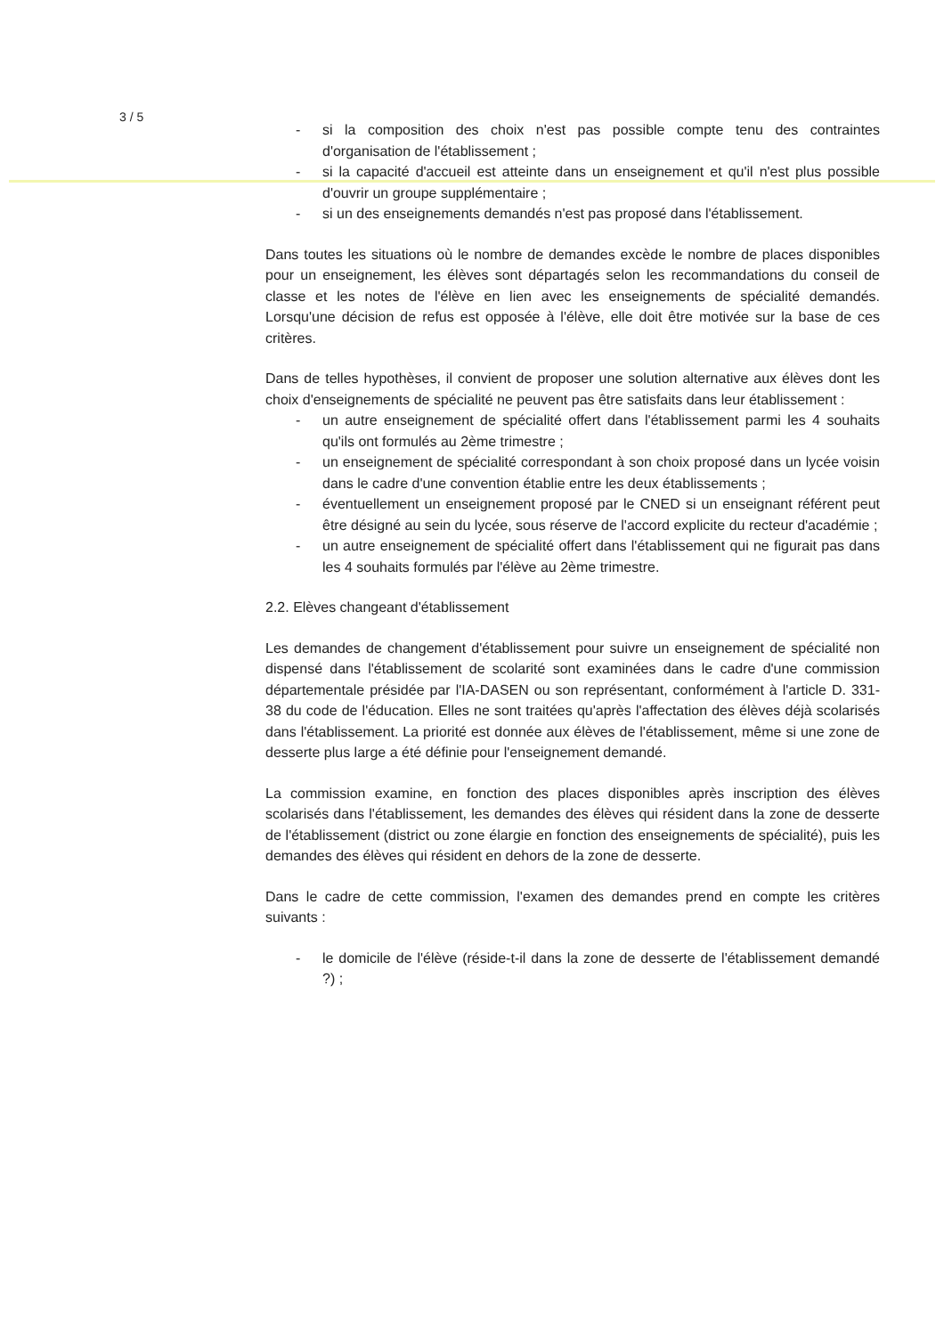3 / 5
- si la composition des choix n'est pas possible compte tenu des contraintes d'organisation de l'établissement ;
- si la capacité d'accueil est atteinte dans un enseignement et qu'il n'est plus possible d'ouvrir un groupe supplémentaire ;
- si un des enseignements demandés n'est pas proposé dans l'établissement.
Dans toutes les situations où le nombre de demandes excède le nombre de places disponibles pour un enseignement, les élèves sont départagés selon les recommandations du conseil de classe et les notes de l'élève en lien avec les enseignements de spécialité demandés. Lorsqu'une décision de refus est opposée à l'élève, elle doit être motivée sur la base de ces critères.
Dans de telles hypothèses, il convient de proposer une solution alternative aux élèves dont les choix d'enseignements de spécialité ne peuvent pas être satisfaits dans leur établissement :
- un autre enseignement de spécialité offert dans l'établissement parmi les 4 souhaits qu'ils ont formulés au 2ème trimestre ;
- un enseignement de spécialité correspondant à son choix proposé dans un lycée voisin dans le cadre d'une convention établie entre les deux établissements ;
- éventuellement un enseignement proposé par le CNED si un enseignant référent peut être désigné au sein du lycée, sous réserve de l'accord explicite du recteur d'académie ;
- un autre enseignement de spécialité offert dans l'établissement qui ne figurait pas dans les 4 souhaits formulés par l'élève au 2ème trimestre.
2.2. Elèves changeant d'établissement
Les demandes de changement d'établissement pour suivre un enseignement de spécialité non dispensé dans l'établissement de scolarité sont examinées dans le cadre d'une commission départementale présidée par l'IA-DASEN ou son représentant, conformément à l'article D. 331-38 du code de l'éducation. Elles ne sont traitées qu'après l'affectation des élèves déjà scolarisés dans l'établissement. La priorité est donnée aux élèves de l'établissement, même si une zone de desserte plus large a été définie pour l'enseignement demandé.
La commission examine, en fonction des places disponibles après inscription des élèves scolarisés dans l'établissement, les demandes des élèves qui résident dans la zone de desserte de l'établissement (district ou zone élargie en fonction des enseignements de spécialité), puis les demandes des élèves qui résident en dehors de la zone de desserte.
Dans le cadre de cette commission, l'examen des demandes prend en compte les critères suivants :
- le domicile de l'élève (réside-t-il dans la zone de desserte de l'établissement demandé ?) ;